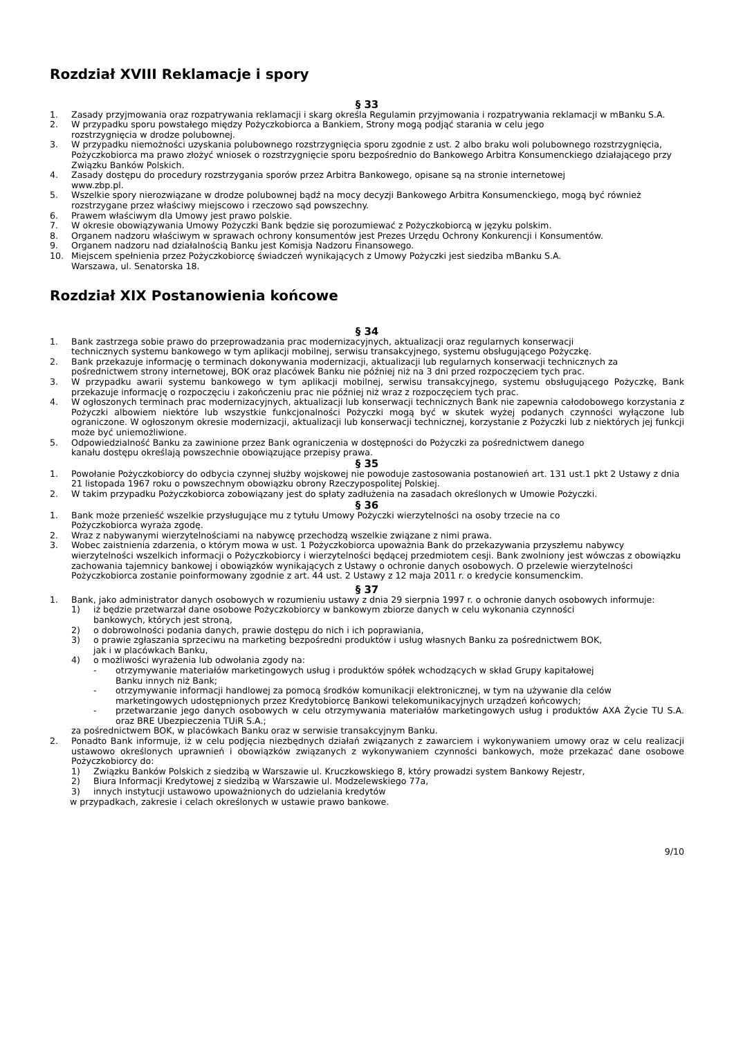Rozdział XVIII Reklamacje i spory
§ 33
1. Zasady przyjmowania oraz rozpatrywania reklamacji i skarg określa Regulamin przyjmowania i rozpatrywania reklamacji w mBanku S.A.
2. W przypadku sporu powstałego między Pożyczkobiorca a Bankiem, Strony mogą podjąć starania w celu jego
rozstrzygnięcia w drodze polubownej.
3. W przypadku niemożności uzyskania polubownego rozstrzygnięcia sporu zgodnie z ust. 2 albo braku woli polubownego rozstrzygnięcia, Pożyczkobiorca ma prawo złożyć wniosek o rozstrzygnięcie sporu bezpośrednio do Bankowego Arbitra Konsumenckiego działającego przy Związku Banków Polskich.
4. Zasady dostępu do procedury rozstrzygania sporów przez Arbitra Bankowego, opisane są na stronie internetowej
www.zbp.pl.
5. Wszelkie spory nierozwiązane w drodze polubownej bądź na mocy decyzji Bankowego Arbitra Konsumenckiego, mogą być również rozstrzygane przez właściwy miejscowo i rzeczowo sąd powszechny.
6. Prawem właściwym dla Umowy jest prawo polskie.
7. W okresie obowiązywania Umowy Pożyczki Bank będzie się porozumiewać z Pożyczkobiorcą w języku polskim.
8. Organem nadzoru właściwym w sprawach ochrony konsumentów jest Prezes Urzędu Ochrony Konkurencji i Konsumentów.
9. Organem nadzoru nad działalnością Banku jest Komisja Nadzoru Finansowego.
10. Miejscem spełnienia przez Pożyczkobiorcę świadczeń wynikających z Umowy Pożyczki jest siedziba mBanku S.A.
Warszawa, ul. Senatorska 18.
Rozdział XIX Postanowienia końcowe
§ 34
1. Bank zastrzega sobie prawo do przeprowadzania prac modernizacyjnych, aktualizacji oraz regularnych konserwacji
technicznych systemu bankowego w tym aplikacji mobilnej, serwisu transakcyjnego, systemu obsługującego Pożyczkę.
2. Bank przekazuje informację o terminach dokonywania modernizacji, aktualizacji lub regularnych konserwacji technicznych za pośrednictwem strony internetowej, BOK oraz placówek Banku nie później niż na 3 dni przed rozpoczęciem tych prac.
3. W przypadku awarii systemu bankowego w tym aplikacji mobilnej, serwisu transakcyjnego, systemu obsługującego Pożyczkę, Bank przekazuje informację o rozpoczęciu i zakończeniu prac nie później niż wraz z rozpoczęciem tych prac.
4. W ogłoszonych terminach prac modernizacyjnych, aktualizacji lub konserwacji technicznych Bank nie zapewnia całodobowego korzystania z Pożyczki albowiem niektóre lub wszystkie funkcjonalności Pożyczki mogą być w skutek wyżej podanych czynności wyłączone lub ograniczone. W ogłoszonym okresie modernizacji, aktualizacji lub konserwacji technicznej, korzystanie z Pożyczki lub z niektórych jej funkcji może być uniemożliwione.
5. Odpowiedzialność Banku za zawinione przez Bank ograniczenia w dostępności do Pożyczki za pośrednictwem danego
kanału dostępu określają powszechnie obowiązujące przepisy prawa.
§ 35
1. Powołanie Pożyczkobiorcy do odbycia czynnej służby wojskowej nie powoduje zastosowania postanowień art. 131 ust.1 pkt 2 Ustawy z dnia 21 listopada 1967 roku o powszechnym obowiązku obrony Rzeczypospolitej Polskiej.
2. W takim przypadku Pożyczkobiorca zobowiązany jest do spłaty zadłużenia na zasadach określonych w Umowie Pożyczki.
§ 36
1. Bank może przenieść wszelkie przysługujące mu z tytułu Umowy Pożyczki wierzytelności na osoby trzecie na co
Pożyczkobiorca wyraża zgodę.
2. Wraz z nabywanymi wierzytelnościami na nabywcę przechodzą wszelkie związane z nimi prawa.
3. Wobec zaistnienia zdarzenia, o którym mowa w ust. 1 Pożyczkobiorca upoważnia Bank do przekazywania przyszłemu nabywcy wierzytelności wszelkich informacji o Pożyczkobiorcy i wierzytelności będącej przedmiotem cesji. Bank zwolniony jest wówczas z obowiązku zachowania tajemnicy bankowej i obowiązków wynikających z Ustawy o ochronie danych osobowych. O przelewie wierzytelności Pożyczkobiorca zostanie poinformowany zgodnie z art. 44 ust. 2 Ustawy z 12 maja 2011 r. o kredycie konsumenckim.
§ 37
1. Bank, jako administrator danych osobowych w rozumieniu ustawy z dnia 29 sierpnia 1997 r. o ochronie danych osobowych informuje:
1) iż będzie przetwarzał dane osobowe Pożyczkobiorcy w bankowym zbiorze danych w celu wykonania czynności
bankowych, których jest stroną,
2) o dobrowolności podania danych, prawie dostępu do nich i ich poprawiania,
3) o prawie zgłaszania sprzeciwu na marketing bezpośredni produktów i usług własnych Banku za pośrednictwem BOK,
jak i w placówkach Banku,
4) o możliwości wyrażenia lub odwołania zgody na:
- otrzymywanie materiałów marketingowych usług i produktów spółek wchodzących w skład Grupy kapitałowej
Banku innych niż Bank;
- otrzymywanie informacji handlowej za pomocą środków komunikacji elektronicznej, w tym na używanie dla celów marketingowych udostępnionych przez Kredytobiorcę Bankowi telekomunikacyjnych urządzeń końcowych;
- przetwarzanie jego danych osobowych w celu otrzymywania materiałów marketingowych usług i produktów AXA Życie TU S.A. oraz BRE Ubezpieczenia TUiR S.A.;
za pośrednictwem BOK, w placówkach Banku oraz w serwisie transakcyjnym Banku.
2. Ponadto Bank informuje, iż w celu podjęcia niezbędnych działań związanych z zawarciem i wykonywaniem umowy oraz w celu realizacji ustawowo określonych uprawnień i obowiązków związanych z wykonywaniem czynności bankowych, może przekazać dane osobowe Pożyczkobiorcy do:
1) Związku Banków Polskich z siedzibą w Warszawie ul. Kruczkowskiego 8, który prowadzi system Bankowy Rejestr,
2) Biura Informacji Kredytowej z siedzibą w Warszawie ul. Modzelewskiego 77a,
3) innych instytucji ustawowo upoważnionych do udzielania kredytów
w przypadkach, zakresie i celach określonych w ustawie prawo bankowe.
9/10